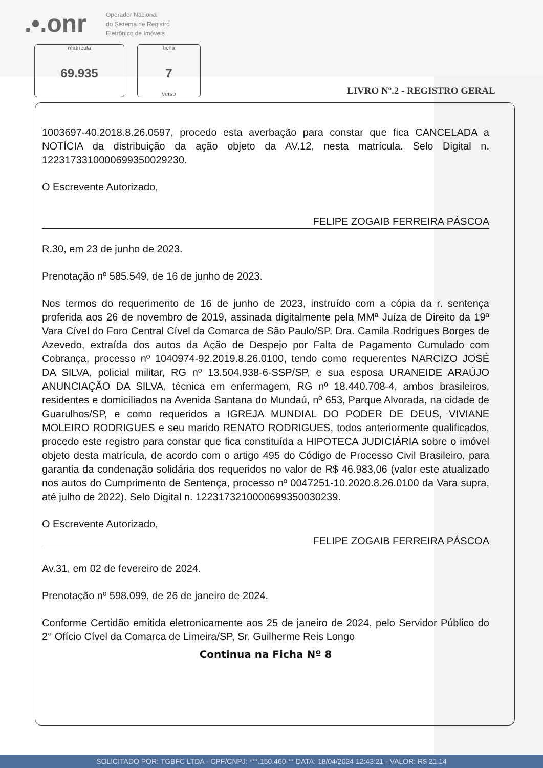.•.onr
Operador Nacional
do Sistema de Registro
Eletrônico de Imóveis
matrícula
69.935
ficha
7
verso
LIVRO Nº.2 - REGISTRO GERAL
1003697-40.2018.8.26.0597, procedo esta averbação para constar que fica CANCELADA a NOTÍCIA da distribuição da ação objeto da AV.12, nesta matrícula. Selo Digital n. 1223173310000699350029230.
O Escrevente Autorizado,
FELIPE ZOGAIB FERREIRA PÁSCOA
R.30, em 23 de junho de 2023.
Prenotação nº 585.549, de 16 de junho de 2023.
Nos termos do requerimento de 16 de junho de 2023, instruído com a cópia da r. sentença proferida aos 26 de novembro de 2019, assinada digitalmente pela MMª Juíza de Direito da 19ª Vara Cível do Foro Central Cível da Comarca de São Paulo/SP, Dra. Camila Rodrigues Borges de Azevedo, extraída dos autos da Ação de Despejo por Falta de Pagamento Cumulado com Cobrança, processo nº 1040974-92.2019.8.26.0100, tendo como requerentes NARCIZO JOSÉ DA SILVA, policial militar, RG nº 13.504.938-6-SSP/SP, e sua esposa URANEIDE ARAÚJO ANUNCIAÇÃO DA SILVA, técnica em enfermagem, RG nº 18.440.708-4, ambos brasileiros, residentes e domiciliados na Avenida Santana do Mundaú, nº 653, Parque Alvorada, na cidade de Guarulhos/SP, e como requeridos a IGREJA MUNDIAL DO PODER DE DEUS, VIVIANE MOLEIRO RODRIGUES e seu marido RENATO RODRIGUES, todos anteriormente qualificados, procedo este registro para constar que fica constituída a HIPOTECA JUDICIÁRIA sobre o imóvel objeto desta matrícula, de acordo com o artigo 495 do Código de Processo Civil Brasileiro, para garantia da condenação solidária dos requeridos no valor de R$ 46.983,06 (valor este atualizado nos autos do Cumprimento de Sentença, processo nº 0047251-10.2020.8.26.0100 da Vara supra, até julho de 2022). Selo Digital n. 1223173210000699350030239.
O Escrevente Autorizado,
FELIPE ZOGAIB FERREIRA PÁSCOA
Av.31, em 02 de fevereiro de 2024.
Prenotação nº 598.099, de 26 de janeiro de 2024.
Conforme Certidão emitida eletronicamente aos 25 de janeiro de 2024, pelo Servidor Público do 2° Ofício Cível da Comarca de Limeira/SP, Sr. Guilherme Reis Longo
Continua na Ficha Nº 8
SOLICITADO POR: TGBFC LTDA - CPF/CNPJ: ***.150.460-** DATA: 18/04/2024 12:43:21 - VALOR: R$ 21,14